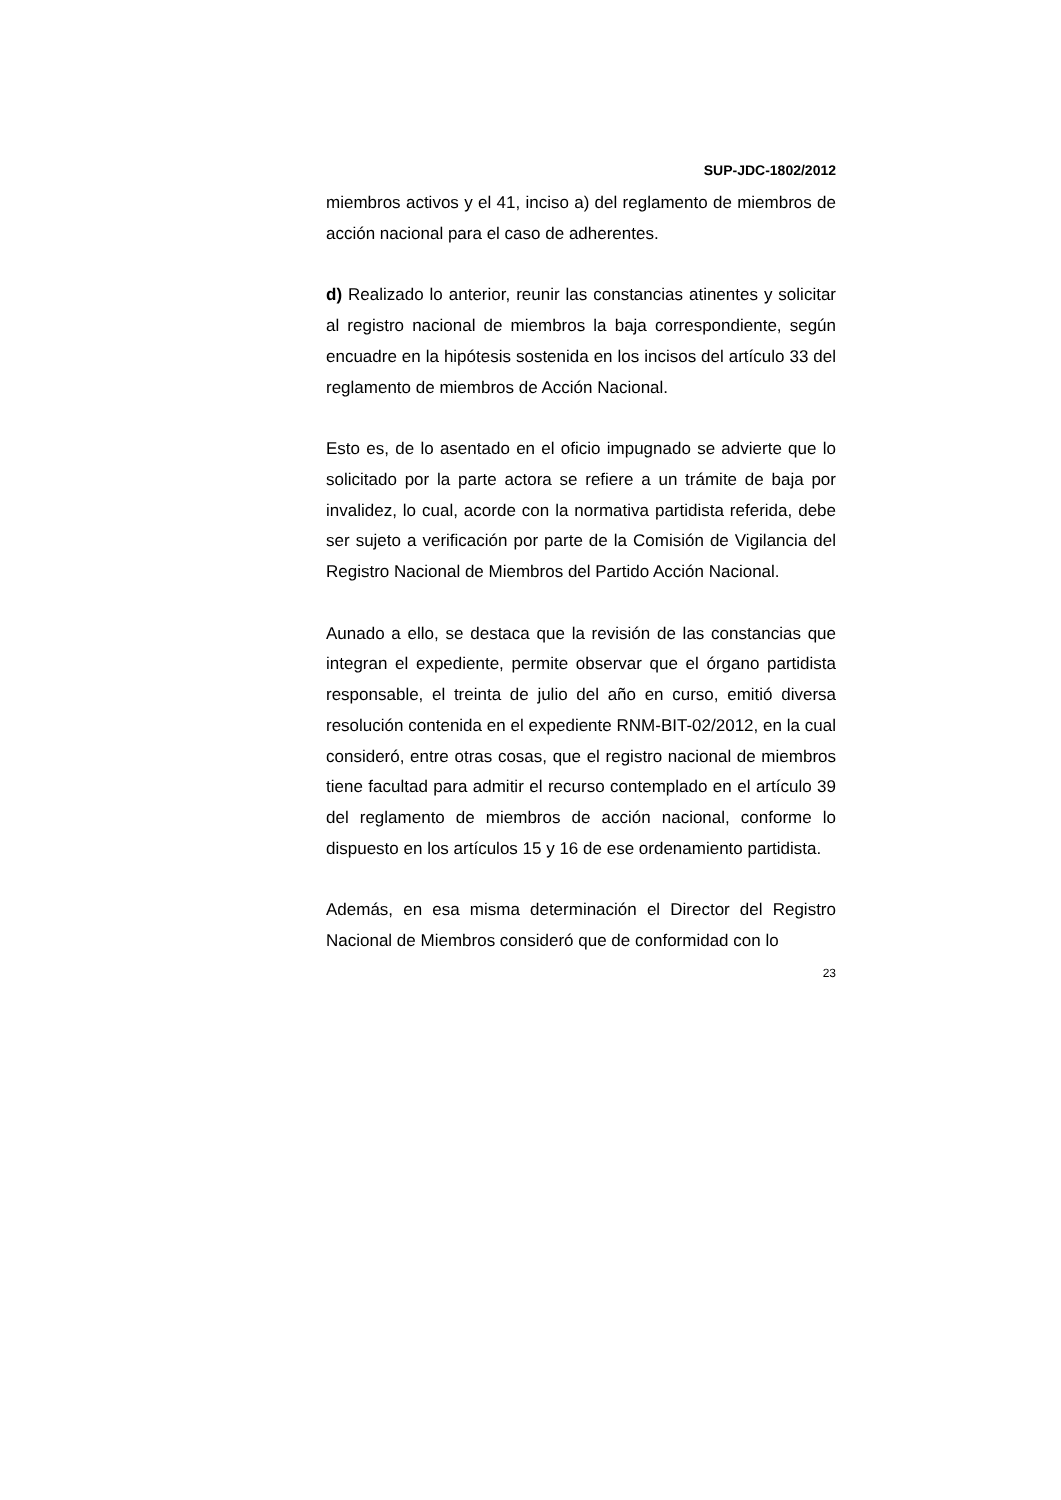SUP-JDC-1802/2012
miembros activos y el 41, inciso a) del reglamento de miembros de acción nacional para el caso de adherentes.
d) Realizado lo anterior, reunir las constancias atinentes y solicitar al registro nacional de miembros la baja correspondiente, según encuadre en la hipótesis sostenida en los incisos del artículo 33 del reglamento de miembros de Acción Nacional.
Esto es, de lo asentado en el oficio impugnado se advierte que lo solicitado por la parte actora se refiere a un trámite de baja por invalidez, lo cual, acorde con la normativa partidista referida, debe ser sujeto a verificación por parte de la Comisión de Vigilancia del Registro Nacional de Miembros del Partido Acción Nacional.
Aunado a ello, se destaca que la revisión de las constancias que integran el expediente, permite observar que el órgano partidista responsable, el treinta de julio del año en curso, emitió diversa resolución contenida en el expediente RNM-BIT-02/2012, en la cual consideró, entre otras cosas, que el registro nacional de miembros tiene facultad para admitir el recurso contemplado en el artículo 39 del reglamento de miembros de acción nacional, conforme lo dispuesto en los artículos 15 y 16 de ese ordenamiento partidista.
Además, en esa misma determinación el Director del Registro Nacional de Miembros consideró que de conformidad con lo
23